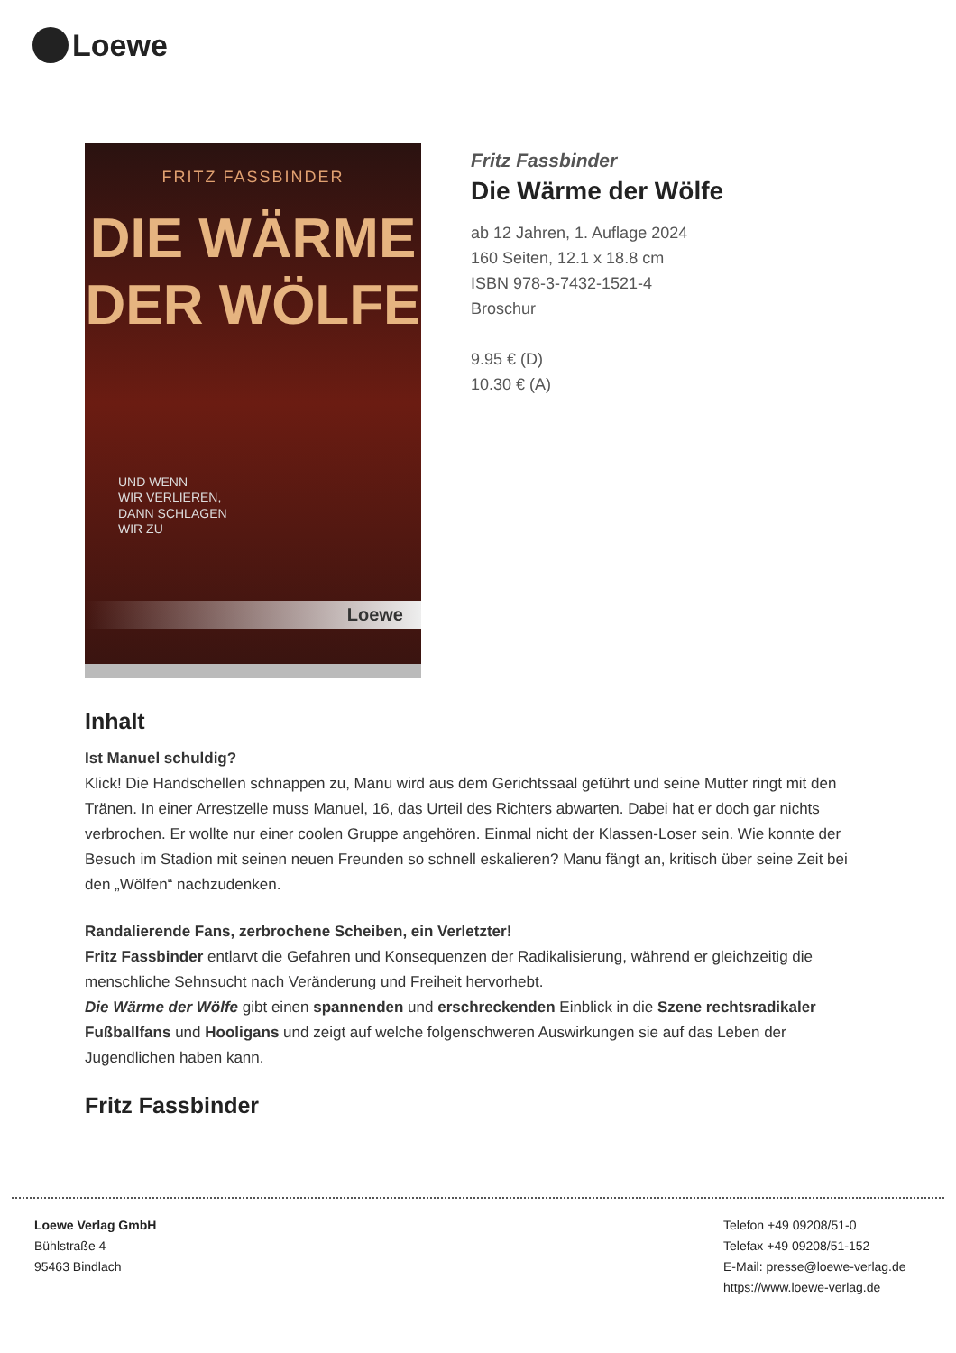Loewe
FRITZ FASSBINDER
DIE WÄRME
DER WÖLFE
UND WENN
WIR VERLIEREN,
DANN SCHLAGEN
WIR ZU
Loewe
Fritz Fassbinder
Die Wärme der Wölfe
ab 12 Jahren, 1. Auflage 2024
160 Seiten, 12.1 x 18.8 cm
ISBN 978-3-7432-1521-4
Broschur
9.95 € (D)
10.30 € (A)
Inhalt
Ist Manuel schuldig?
Klick! Die Handschellen schnappen zu, Manu wird aus dem Gerichtssaal geführt und seine Mutter ringt mit den Tränen. In einer Arrestzelle muss Manuel, 16, das Urteil des Richters abwarten. Dabei hat er doch gar nichts verbrochen. Er wollte nur einer coolen Gruppe angehören. Einmal nicht der Klassen-Loser sein. Wie konnte der Besuch im Stadion mit seinen neuen Freunden so schnell eskalieren? Manu fängt an, kritisch über seine Zeit bei den „Wölfen“ nachzudenken.
Randalierende Fans, zerbrochene Scheiben, ein Verletzter!
Fritz Fassbinder entlarvt die Gefahren und Konsequenzen der Radikalisierung, während er gleichzeitig die menschliche Sehnsucht nach Veränderung und Freiheit hervorhebt.
Die Wärme der Wölfe gibt einen spannenden und erschreckenden Einblick in die Szene rechtsradikaler Fußballfans und Hooligans und zeigt auf welche folgenschweren Auswirkungen sie auf das Leben der Jugendlichen haben kann.
Fritz Fassbinder
Loewe Verlag GmbH
Bühlstraße 4
95463 Bindlach
Telefon +49 09208/51-0
Telefax +49 09208/51-152
E-Mail: presse@loewe-verlag.de
https://www.loewe-verlag.de